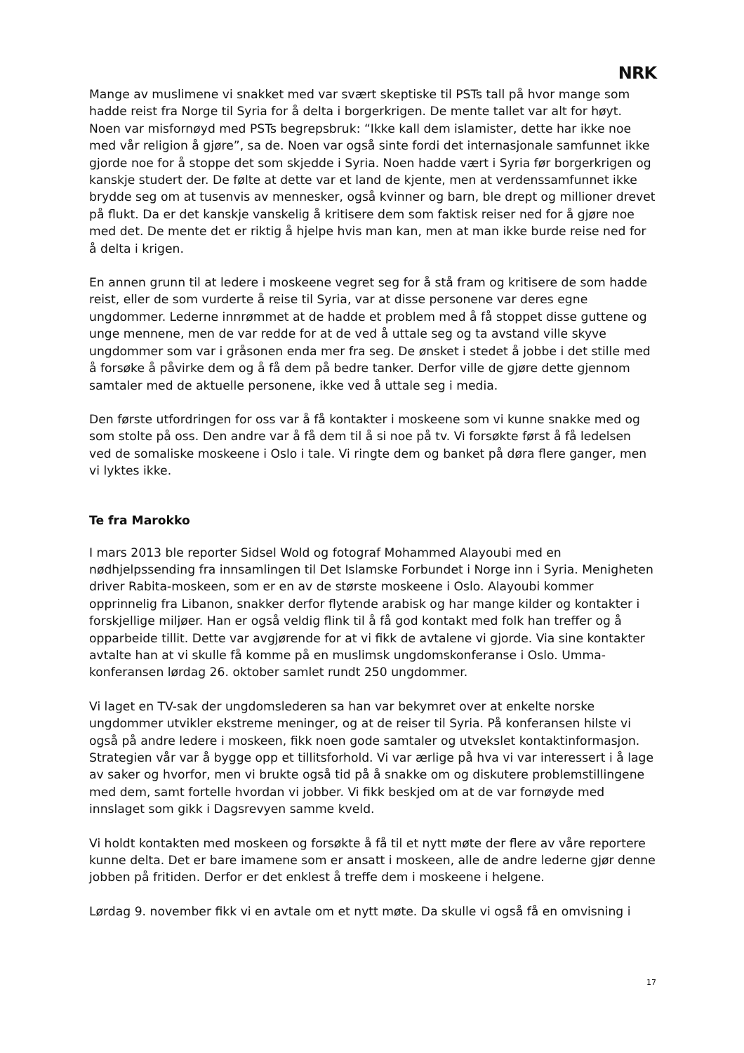NRK
Mange av muslimene vi snakket med var svært skeptiske til PSTs tall på hvor mange som hadde reist fra Norge til Syria for å delta i borgerkrigen. De mente tallet var alt for høyt. Noen var misfornøyd med PSTs begrepsbruk: “Ikke kall dem islamister, dette har ikke noe med vår religion å gjøre”, sa de. Noen var også sinte fordi det internasjonale samfunnet ikke gjorde noe for å stoppe det som skjedde i Syria. Noen hadde vært i Syria før borgerkrigen og kanskje studert der. De følte at dette var et land de kjente, men at verdenssamfunnet ikke brydde seg om at tusenvis av mennesker, også kvinner og barn, ble drept og millioner drevet på flukt. Da er det kanskje vanskelig å kritisere dem som faktisk reiser ned for å gjøre noe med det. De mente det er riktig å hjelpe hvis man kan, men at man ikke burde reise ned for å delta i krigen.
En annen grunn til at ledere i moskeene vegret seg for å stå fram og kritisere de som hadde reist, eller de som vurderte å reise til Syria, var at disse personene var deres egne ungdommer. Lederne innrømmet at de hadde et problem med å få stoppet disse guttene og unge mennene, men de var redde for at de ved å uttale seg og ta avstand ville skyve ungdommer som var i gråsonen enda mer fra seg. De ønsket i stedet å jobbe i det stille med å forsøke å påvirke dem og å få dem på bedre tanker. Derfor ville de gjøre dette gjennom samtaler med de aktuelle personene, ikke ved å uttale seg i media.
Den første utfordringen for oss var å få kontakter i moskeene som vi kunne snakke med og som stolte på oss. Den andre var å få dem til å si noe på tv. Vi forsøkte først å få ledelsen ved de somaliske moskeene i Oslo i tale. Vi ringte dem og banket på døra flere ganger, men vi lyktes ikke.
Te fra Marokko
I mars 2013 ble reporter Sidsel Wold og fotograf Mohammed Alayoubi med en nødhjelpssending fra innsamlingen til Det Islamske Forbundet i Norge inn i Syria. Menigheten driver Rabita-moskeen, som er en av de største moskeene i Oslo. Alayoubi kommer opprinnelig fra Libanon, snakker derfor flytende arabisk og har mange kilder og kontakter i forskjellige miljøer. Han er også veldig flink til å få god kontakt med folk han treffer og å opparbeide tillit. Dette var avgjørende for at vi fikk de avtalene vi gjorde. Via sine kontakter avtalte han at vi skulle få komme på en muslimsk ungdomskonferanse i Oslo. Umma-konferansen lørdag 26. oktober samlet rundt 250 ungdommer.
Vi laget en TV-sak der ungdomslederen sa han var bekymret over at enkelte norske ungdommer utvikler ekstreme meninger, og at de reiser til Syria. På konferansen hilste vi også på andre ledere i moskeen, fikk noen gode samtaler og utvekslet kontaktinformasjon. Strategien vår var å bygge opp et tillitsforhold. Vi var ærlige på hva vi var interessert i å lage av saker og hvorfor, men vi brukte også tid på å snakke om og diskutere problemstillingene med dem, samt fortelle hvordan vi jobber. Vi fikk beskjed om at de var fornøyde med innslaget som gikk i Dagsrevyen samme kveld.
Vi holdt kontakten med moskeen og forsøkte å få til et nytt møte der flere av våre reportere kunne delta. Det er bare imamene som er ansatt i moskeen, alle de andre lederne gjør denne jobben på fritiden. Derfor er det enklest å treffe dem i moskeene i helgene.
Lørdag 9. november fikk vi en avtale om et nytt møte. Da skulle vi også få en omvisning i
17